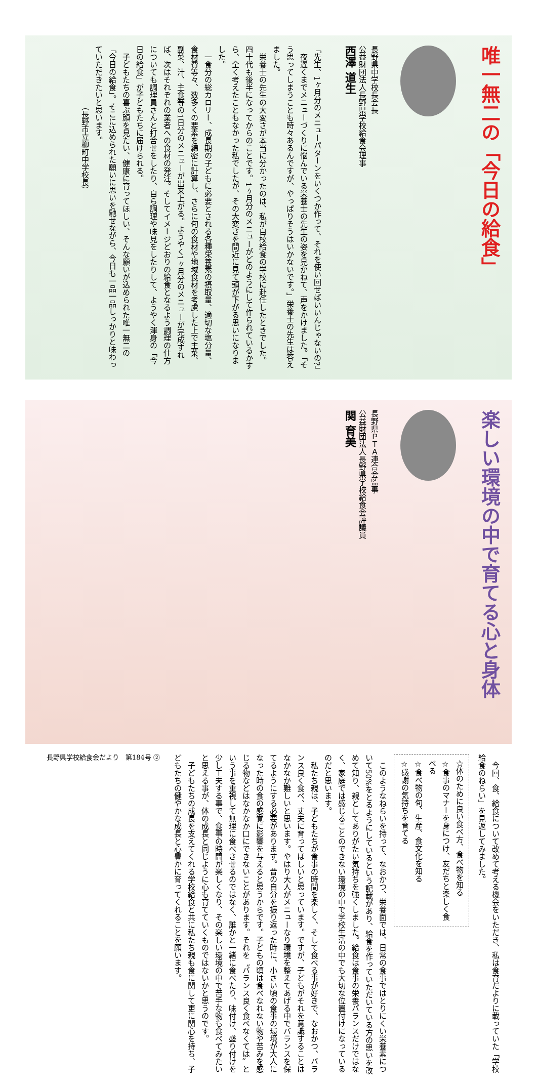唯一無二の「今日の給食」
長野県中学校長会長
公益財団法人長野県学校給食会理事
西澤 道生
「先生、1ヶ月分のメニューパターンをいくつか作って、それを使い回せばいいんじゃないの?」
　夜遅くまでメニューづくりに悩んでいる栄養士の先生の姿を見かねて、声をかけました。「そう思ってしまうことも時々あるんですが、やっぱりそうはいかないです。」栄養士の先生は答えました。
　栄養士の先生の大変さが本当に分かったのは、私が自校給食の学校に赴任したときでした。四十代も後半になってからのことです。1ヶ月分のメニューがどのようにして作られているかすら、全く考えたこともなかった私でしたが、その大変さを間近に見て頭が下がる思いになりました。
　一食分の総カロリー、成長期の子どもに必要とされる各種栄養素の摂取量、適切な塩分量、食材費等々、数多くの要素を綿密に計算し、さらに旬の食材や地域食材を考慮した上で主菜、副菜、汁、主食等の1日分のメニューが出来上がる。ようやく1ヶ月分のメニューが完成すれば、次はそれぞれの業者への食材の発注。そしてイメージどおりの給食となるよう調理の仕方についても調理員さんと打合せをしたり、自ら調理や味見をしたりして、ようやく渾身の「今日の給食」が子どもたちに届けられる。
　子どもたちの喜ぶ顔を見たい、健康に育ってほしい、そんな願いが込められた唯一無二の「今日の給食」。そこに込められた願いに思いを馳せながら、今日も一品一品しっかりと味わっていただきたいと思います。
　　　　　　　　（長野市立柳町中学校長）
楽しい環境の中で育てる心と身体
長野県ＰＴＡ連合会監事
公益財団法人長野県学校給食会評議員
関 育美
　今回、食、給食について改めて考える機会をいただき、私は食育だよりに載っていた「学校給食のねらい」を見返してみました。
☆体のために良い食べ方、食べ物を知る
☆食事のマナーを身につけ、友だちと楽しく食べる
☆食べ物の旬、生産、食文化を知る
☆感謝の気持ちを育てる
　このようなねらいを持って、なおかつ、栄養面では、日常の食事ではとりにくい栄養素について50%をとるようにしているという記載があり、給食を作っていただいている方の思いを改めて知り、親としてありがたい気持ちを強くしました。給食は食事の栄養バランスだけではなく、家庭では感じることのできない環境の中で学校生活の中でも大切な位置付けになっているのだと思います。
　私たち親は、子どもたちが食事の時間を楽しく、そして食べる事が好きで、なおかつ、バランス良く食べ、丈夫に育ってほしいと思っています。ですが、子どもがそれを意識することはなかなか難しいと思います。やはり大人がメニューなり環境を整えてあげる中でバランスを保てるようにする必要があります。昔の自分を振り返った時に、小さい頃の食事の環境が大人になった時の食の感覚に影響を与えると思うからです。子どもの頃は食べなれない物や苦みを感じる物などはなかなか口にできないことがあります。それを〝バランス良く食べなくては〟という事を重視して無理に食べさせるのではなく、誰かと一緒に食べたり、味付け、盛り付けを少し工夫する事で、食事の時間が楽しくなり、その楽しい環境の中で苦手な物も食べてみたいと思える事が、体の成長と同じように心も育てていくものではないかと思うのです。
　子どもたちの成長を支えてくれる学校給食と共に私たち親も食に関して更に関心を持ち、子どもたちの健やかな成長と心豊かに育ってくれることを願います。
長野県学校給食会だより　第184号 ②